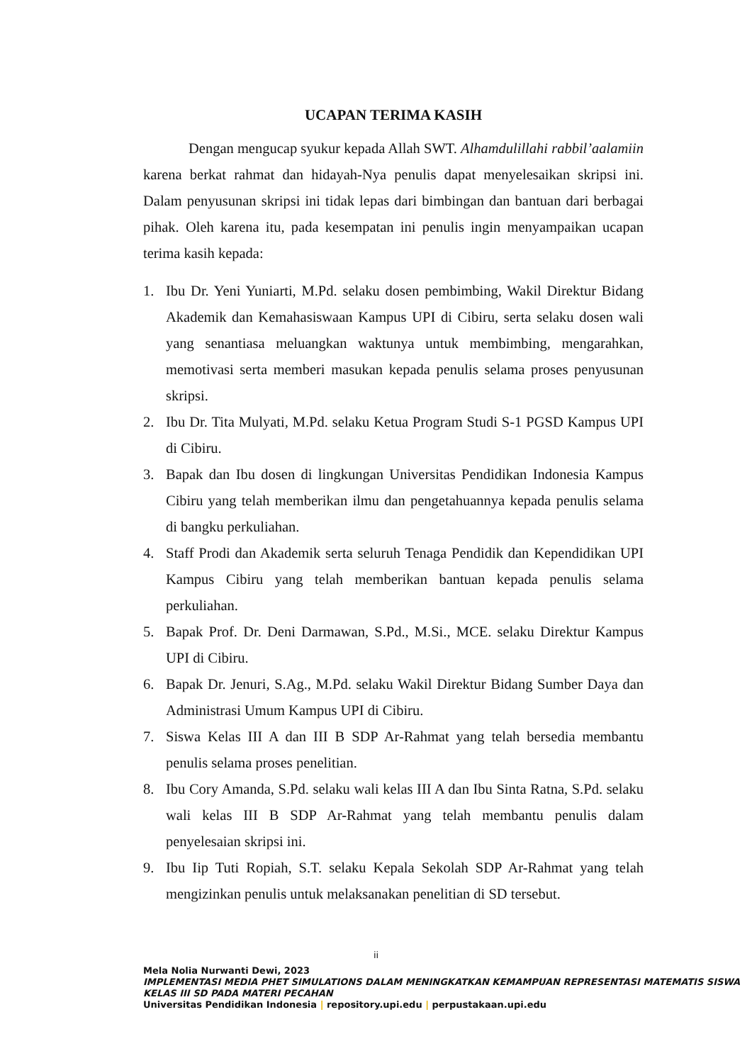UCAPAN TERIMA KASIH
Dengan mengucap syukur kepada Allah SWT. Alhamdulillahi rabbil’aalamiin karena berkat rahmat dan hidayah-Nya penulis dapat menyelesaikan skripsi ini. Dalam penyusunan skripsi ini tidak lepas dari bimbingan dan bantuan dari berbagai pihak. Oleh karena itu, pada kesempatan ini penulis ingin menyampaikan ucapan terima kasih kepada:
1. Ibu Dr. Yeni Yuniarti, M.Pd. selaku dosen pembimbing, Wakil Direktur Bidang Akademik dan Kemahasiswaan Kampus UPI di Cibiru, serta selaku dosen wali yang senantiasa meluangkan waktunya untuk membimbing, mengarahkan, memotivasi serta memberi masukan kepada penulis selama proses penyusunan skripsi.
2. Ibu Dr. Tita Mulyati, M.Pd. selaku Ketua Program Studi S-1 PGSD Kampus UPI di Cibiru.
3. Bapak dan Ibu dosen di lingkungan Universitas Pendidikan Indonesia Kampus Cibiru yang telah memberikan ilmu dan pengetahuannya kepada penulis selama di bangku perkuliahan.
4. Staff Prodi dan Akademik serta seluruh Tenaga Pendidik dan Kependidikan UPI Kampus Cibiru yang telah memberikan bantuan kepada penulis selama perkuliahan.
5. Bapak Prof. Dr. Deni Darmawan, S.Pd., M.Si., MCE. selaku Direktur Kampus UPI di Cibiru.
6. Bapak Dr. Jenuri, S.Ag., M.Pd. selaku Wakil Direktur Bidang Sumber Daya dan Administrasi Umum Kampus UPI di Cibiru.
7. Siswa Kelas III A dan III B SDP Ar-Rahmat yang telah bersedia membantu penulis selama proses penelitian.
8. Ibu Cory Amanda, S.Pd. selaku wali kelas III A dan Ibu Sinta Ratna, S.Pd. selaku wali kelas III B SDP Ar-Rahmat yang telah membantu penulis dalam penyelesaian skripsi ini.
9. Ibu Iip Tuti Ropiah, S.T. selaku Kepala Sekolah SDP Ar-Rahmat yang telah mengizinkan penulis untuk melaksanakan penelitian di SD tersebut.
ii
Mela Nolia Nurwanti Dewi, 2023
IMPLEMENTASI MEDIA PHET SIMULATIONS DALAM MENINGKATKAN KEMAMPUAN REPRESENTASI MATEMATIS SISWA KELAS III SD PADA MATERI PECAHAN
Universitas Pendidikan Indonesia | repository.upi.edu | perpustakaan.upi.edu